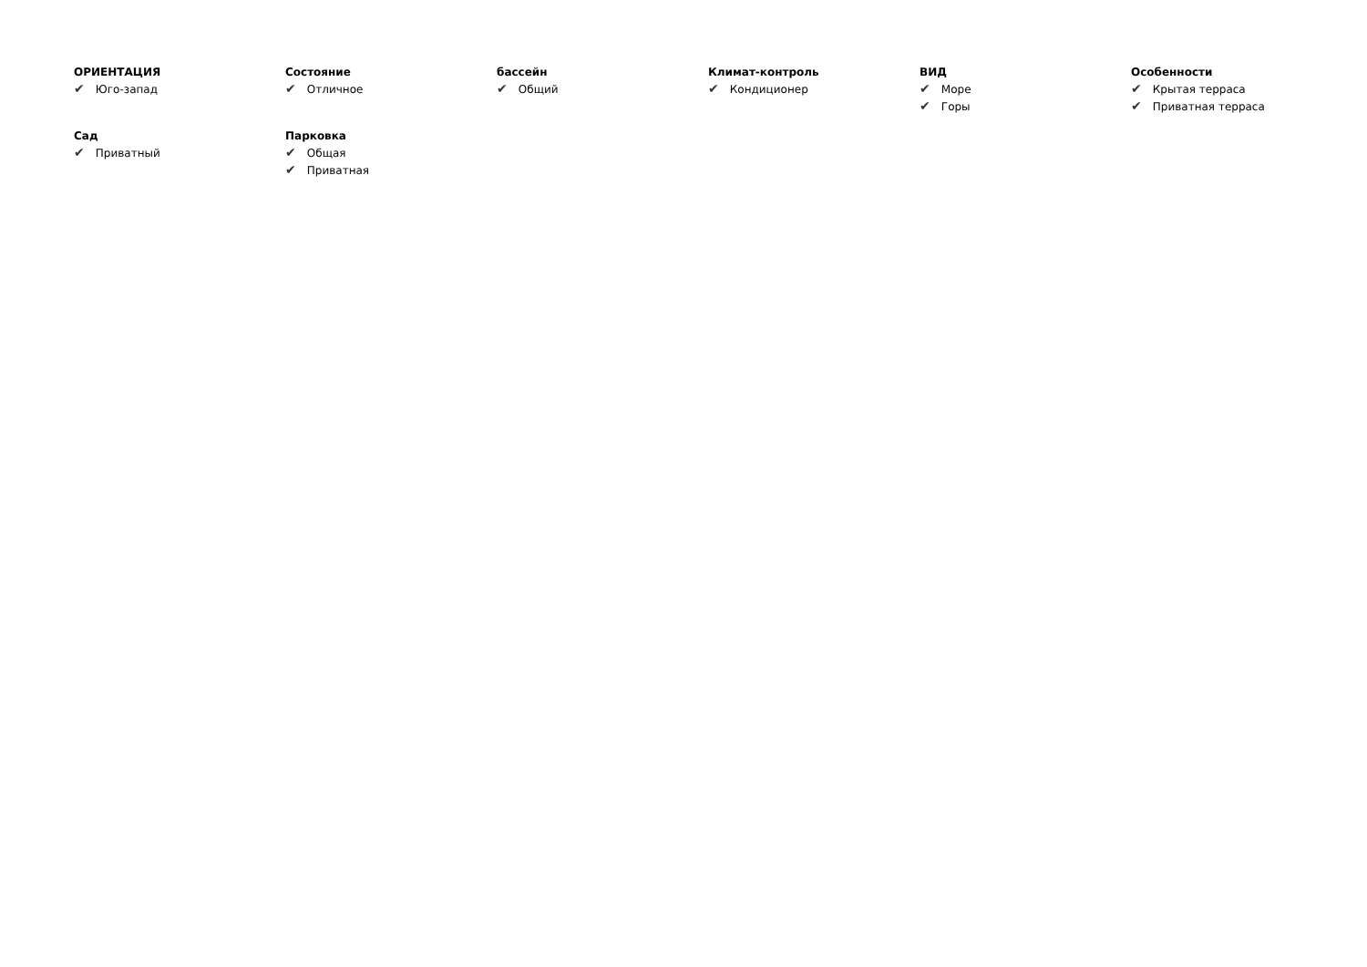ОРИЕНТАЦИЯ
✔ Юго-запад
Состояние
✔ Отличное
бассейн
✔ Общий
Климат-контроль
✔ Кондиционер
ВИД
✔ Море
✔ Горы
Особенности
✔ Крытая терраса
✔ Приватная терраса
Сад
✔ Приватный
Парковка
✔ Общая
✔ Приватная